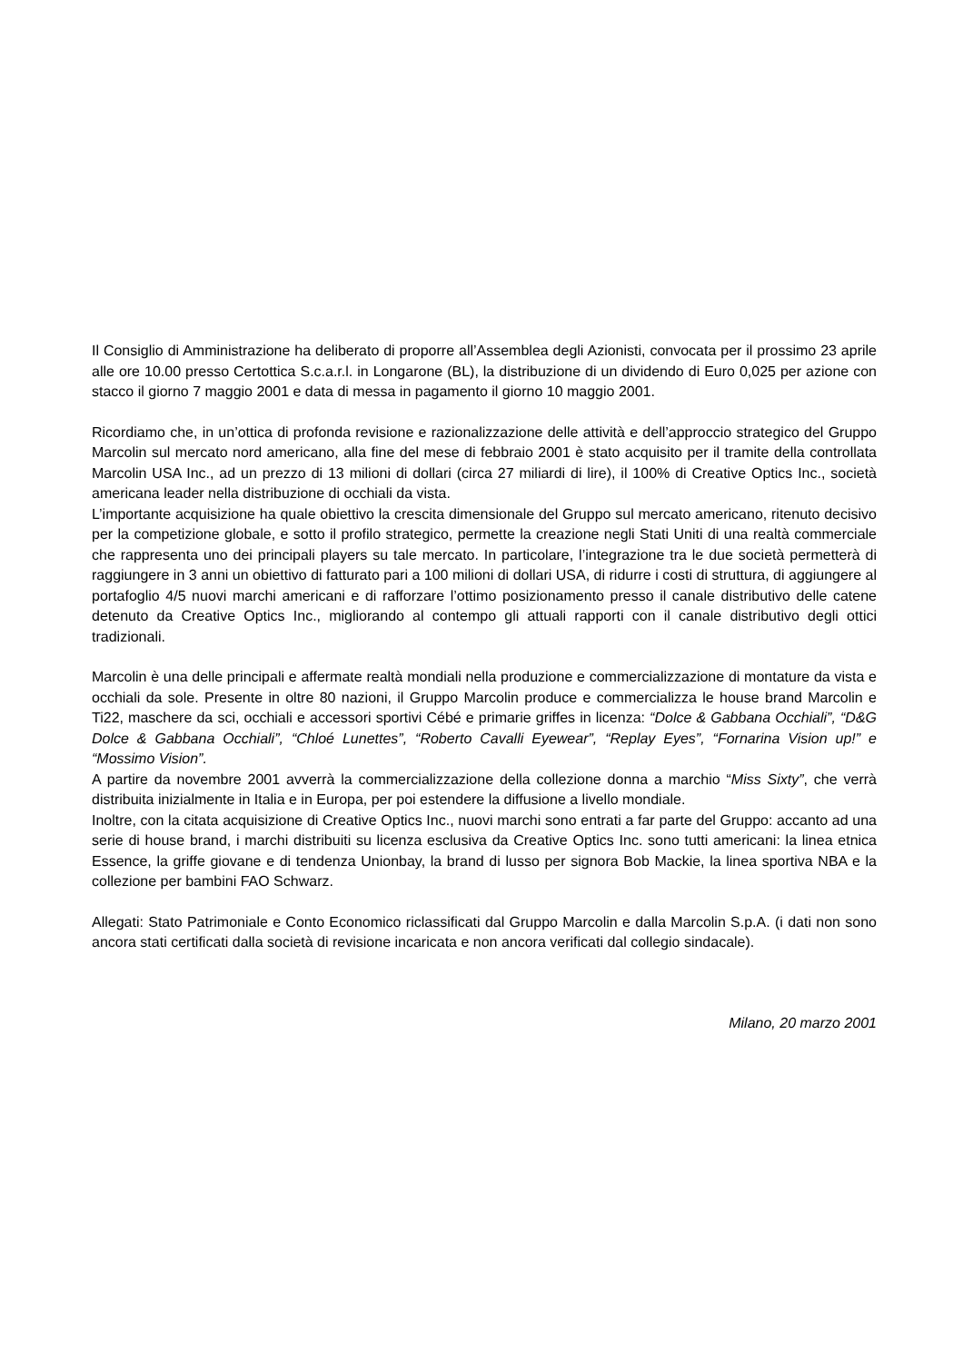Il Consiglio di Amministrazione ha deliberato di proporre all’Assemblea degli Azionisti, convocata per il prossimo 23 aprile alle ore 10.00 presso Certottica S.c.a.r.l. in Longarone (BL), la distribuzione di un dividendo di Euro 0,025 per azione con stacco il giorno 7 maggio 2001 e data di messa in pagamento il giorno 10 maggio 2001.
Ricordiamo che, in un’ottica di profonda revisione e razionalizzazione delle attività e dell’approccio strategico del Gruppo Marcolin sul mercato nord americano, alla fine del mese di febbraio 2001 è stato acquisito per il tramite della controllata Marcolin USA Inc., ad un prezzo di 13 milioni di dollari (circa 27 miliardi di lire), il 100% di Creative Optics Inc., società americana leader nella distribuzione di occhiali da vista.
L’importante acquisizione ha quale obiettivo la crescita dimensionale del Gruppo sul mercato americano, ritenuto decisivo per la competizione globale, e sotto il profilo strategico, permette la creazione negli Stati Uniti di una realtà commerciale che rappresenta uno dei principali players su tale mercato. In particolare, l’integrazione tra le due società permetterà di raggiungere in 3 anni un obiettivo di fatturato pari a 100 milioni di dollari USA, di ridurre i costi di struttura, di aggiungere al portafoglio 4/5 nuovi marchi americani e di rafforzare l’ottimo posizionamento presso il canale distributivo delle catene detenuto da Creative Optics Inc., migliorando al contempo gli attuali rapporti con il canale distributivo degli ottici tradizionali.
Marcolin è una delle principali e affermate realtà mondiali nella produzione e commercializzazione di montature da vista e occhiali da sole. Presente in oltre 80 nazioni, il Gruppo Marcolin produce e commercializza le house brand Marcolin e Ti22, maschere da sci, occhiali e accessori sportivi Cébé e primarie griffes in licenza: “Dolce & Gabbana Occhiali”, “D&G Dolce & Gabbana Occhiali”, “Chloé Lunettes”, “Roberto Cavalli Eyewear”, “Replay Eyes”, “Fornarina Vision up!” e “Mossimo Vision”.
A partire da novembre 2001 avverrà la commercializzazione della collezione donna a marchio “Miss Sixty”, che verrà distribuita inizialmente in Italia e in Europa, per poi estendere la diffusione a livello mondiale.
Inoltre, con la citata acquisizione di Creative Optics Inc., nuovi marchi sono entrati a far parte del Gruppo: accanto ad una serie di house brand, i marchi distribuiti su licenza esclusiva da Creative Optics Inc. sono tutti americani: la linea etnica Essence, la griffe giovane e di tendenza Unionbay, la brand di lusso per signora Bob Mackie, la linea sportiva NBA e la collezione per bambini FAO Schwarz.
Allegati: Stato Patrimoniale e Conto Economico riclassificati dal Gruppo Marcolin e dalla Marcolin S.p.A. (i dati non sono ancora stati certificati dalla società di revisione incaricata e non ancora verificati dal collegio sindacale).
Milano, 20 marzo 2001